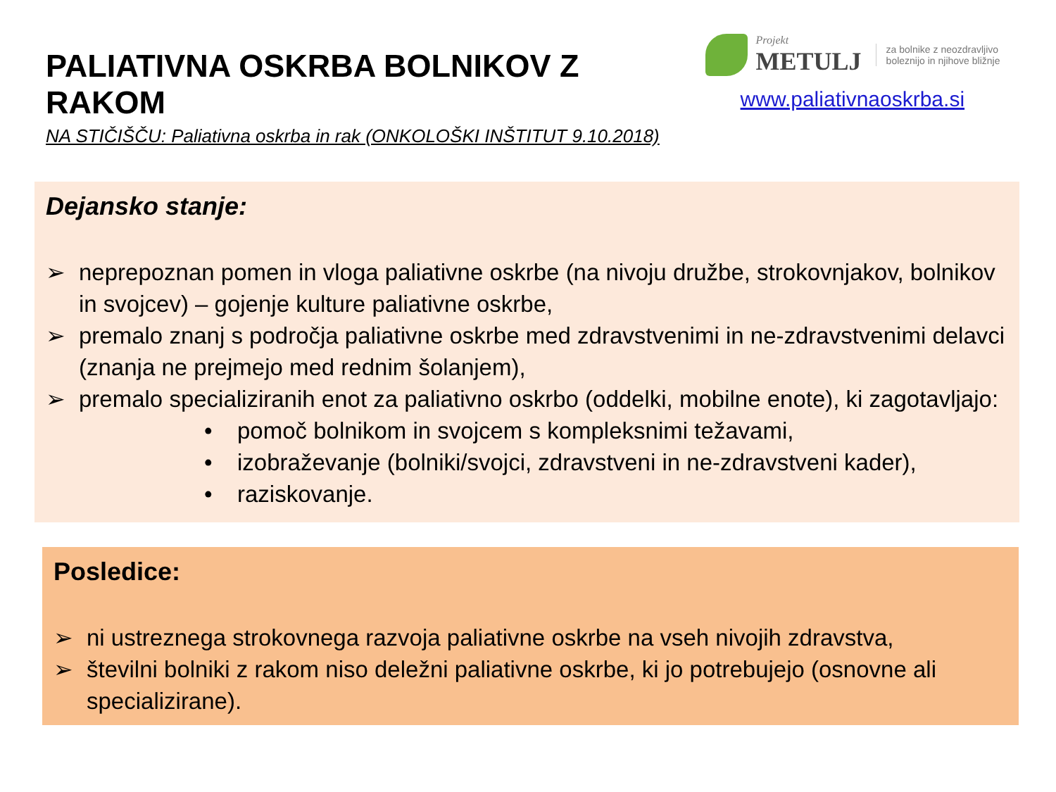PALIATIVNA OSKRBA BOLNIKOV Z RAKOM
NA STIČIŠČU: Paliativna oskrba in rak (ONKOLOŠKI INŠTITUT 9.10.2018)
Projekt
METULJ
za bolnike z neozdravljivo
boleznijo in njihove bližnje
www.paliativnaoskrba.si
Dejansko stanje:
➢ neprepoznan pomen in vloga paliativne oskrbe (na nivoju družbe, strokovnjakov, bolnikov in svojcev) – gojenje kulture paliativne oskrbe,
➢ premalo znanj s področja paliativne oskrbe med zdravstvenimi in ne-zdravstvenimi delavci (znanja ne prejmejo med rednim šolanjem),
➢ premalo specializiranih enot za paliativno oskrbo (oddelki, mobilne enote), ki zagotavljajo:
• pomoč bolnikom in svojcem s kompleksnimi težavami,
• izobraževanje (bolniki/svojci, zdravstveni in ne-zdravstveni kader),
• raziskovanje.
Posledice:
➢ ni ustreznega strokovnega razvoja paliativne oskrbe na vseh nivojih zdravstva,
➢ številni bolniki z rakom niso deležni paliativne oskrbe, ki jo potrebujejo (osnovne ali specializirane).